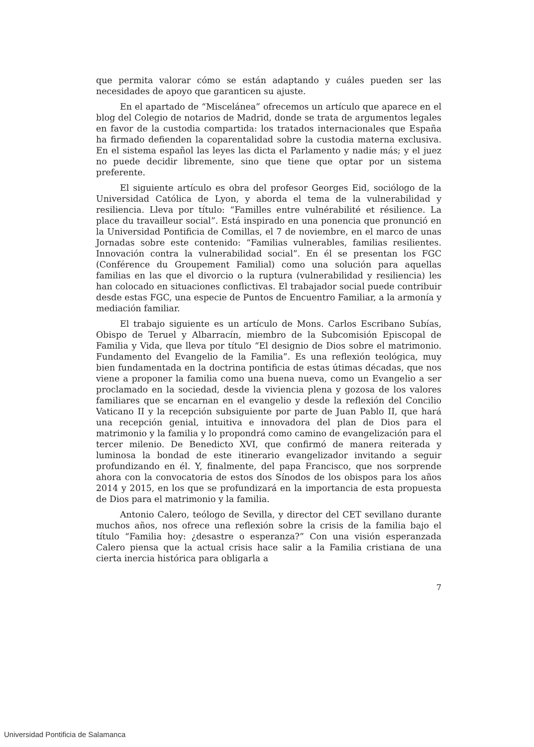que permita valorar cómo se están adaptando y cuáles pueden ser las necesidades de apoyo que garanticen su ajuste.
En el apartado de “Miscelánea” ofrecemos un artículo que aparece en el blog del Colegio de notarios de Madrid, donde se trata de argumentos legales en favor de la custodia compartida: los tratados internacionales que España ha firmado defienden la coparentalidad sobre la custodia materna exclusiva. En el sistema español las leyes las dicta el Parlamento y nadie más; y el juez no puede decidir libremente, sino que tiene que optar por un sistema preferente.
El siguiente artículo es obra del profesor Georges Eid, sociólogo de la Universidad Católica de Lyon, y aborda el tema de la vulnerabilidad y resiliencia. Lleva por título: “Familles entre vulnérabilité et résilience. La place du travailleur social”. Está inspirado en una ponencia que pronunció en la Universidad Pontificia de Comillas, el 7 de noviembre, en el marco de unas Jornadas sobre este contenido: “Familias vulnerables, familias resilientes. Innovación contra la vulnerabilidad social”. En él se presentan los FGC (Conférence du Groupement Familial) como una solución para aquellas familias en las que el divorcio o la ruptura (vulnerabilidad y resiliencia) les han colocado en situaciones conflictivas. El trabajador social puede contribuir desde estas FGC, una especie de Puntos de Encuentro Familiar, a la armonía y mediación familiar.
El trabajo siguiente es un artículo de Mons. Carlos Escribano Subías, Obispo de Teruel y Albarracín, miembro de la Subcomisión Episcopal de Familia y Vida, que lleva por título “El designio de Dios sobre el matrimonio. Fundamento del Evangelio de la Familia”. Es una reflexión teológica, muy bien fundamentada en la doctrina pontificia de estas útimas décadas, que nos viene a proponer la familia como una buena nueva, como un Evangelio a ser proclamado en la sociedad, desde la viviencia plena y gozosa de los valores familiares que se encarnan en el evangelio y desde la reflexión del Concilio Vaticano II y la recepción subsiguiente por parte de Juan Pablo II, que hará una recepción genial, intuitiva e innovadora del plan de Dios para el matrimonio y la familia y lo propondrá como camino de evangelización para el tercer milenio. De Benedicto XVI, que confirmó de manera reiterada y luminosa la bondad de este itinerario evangelizador invitando a seguir profundizando en él. Y, finalmente, del papa Francisco, que nos sorprende ahora con la convocatoria de estos dos Sínodos de los obispos para los años 2014 y 2015, en los que se profundizará en la importancia de esta propuesta de Dios para el matrimonio y la familia.
Antonio Calero, teólogo de Sevilla, y director del CET sevillano durante muchos años, nos ofrece una reflexión sobre la crisis de la familia bajo el título “Familia hoy: ¿desastre o esperanza?” Con una visión esperanzada Calero piensa que la actual crisis hace salir a la Familia cristiana de una cierta inercia histórica para obligarla a
7
Universidad Pontificia de Salamanca